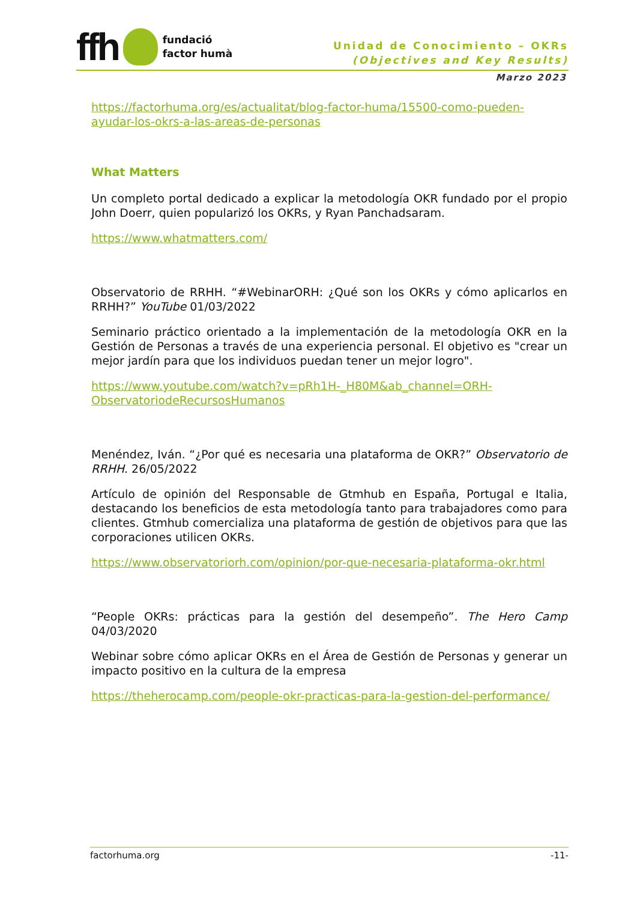ffh
fundació
factor humà
Unidad de Conocimiento – OKRs
(Objectives and Key Results)
Marzo 2023
https://factorhuma.org/es/actualitat/blog-factor-huma/15500-como-pueden-ayudar-los-okrs-a-las-areas-de-personas
What Matters
Un completo portal dedicado a explicar la metodología OKR fundado por el propio John Doerr, quien popularizó los OKRs, y Ryan Panchadsaram.
https://www.whatmatters.com/
Observatorio de RRHH. “#WebinarORH: ¿Qué son los OKRs y cómo aplicarlos en RRHH?” YouTube 01/03/2022
Seminario práctico orientado a la implementación de la metodología OKR en la Gestión de Personas a través de una experiencia personal. El objetivo es "crear un mejor jardín para que los individuos puedan tener un mejor logro".
https://www.youtube.com/watch?v=pRh1H-_H80M&ab_channel=ORH-ObservatoriodeRecursosHumanos
Menéndez, Iván. “¿Por qué es necesaria una plataforma de OKR?” Observatorio de RRHH. 26/05/2022
Artículo de opinión del Responsable de Gtmhub en España, Portugal e Italia, destacando los beneficios de esta metodología tanto para trabajadores como para clientes. Gtmhub comercializa una plataforma de gestión de objetivos para que las corporaciones utilicen OKRs.
https://www.observatoriorh.com/opinion/por-que-necesaria-plataforma-okr.html
“People OKRs: prácticas para la gestión del desempeño”. The Hero Camp 04/03/2020
Webinar sobre cómo aplicar OKRs en el Área de Gestión de Personas y generar un impacto positivo en la cultura de la empresa
https://theherocamp.com/people-okr-practicas-para-la-gestion-del-performance/
factorhuma.org -11-